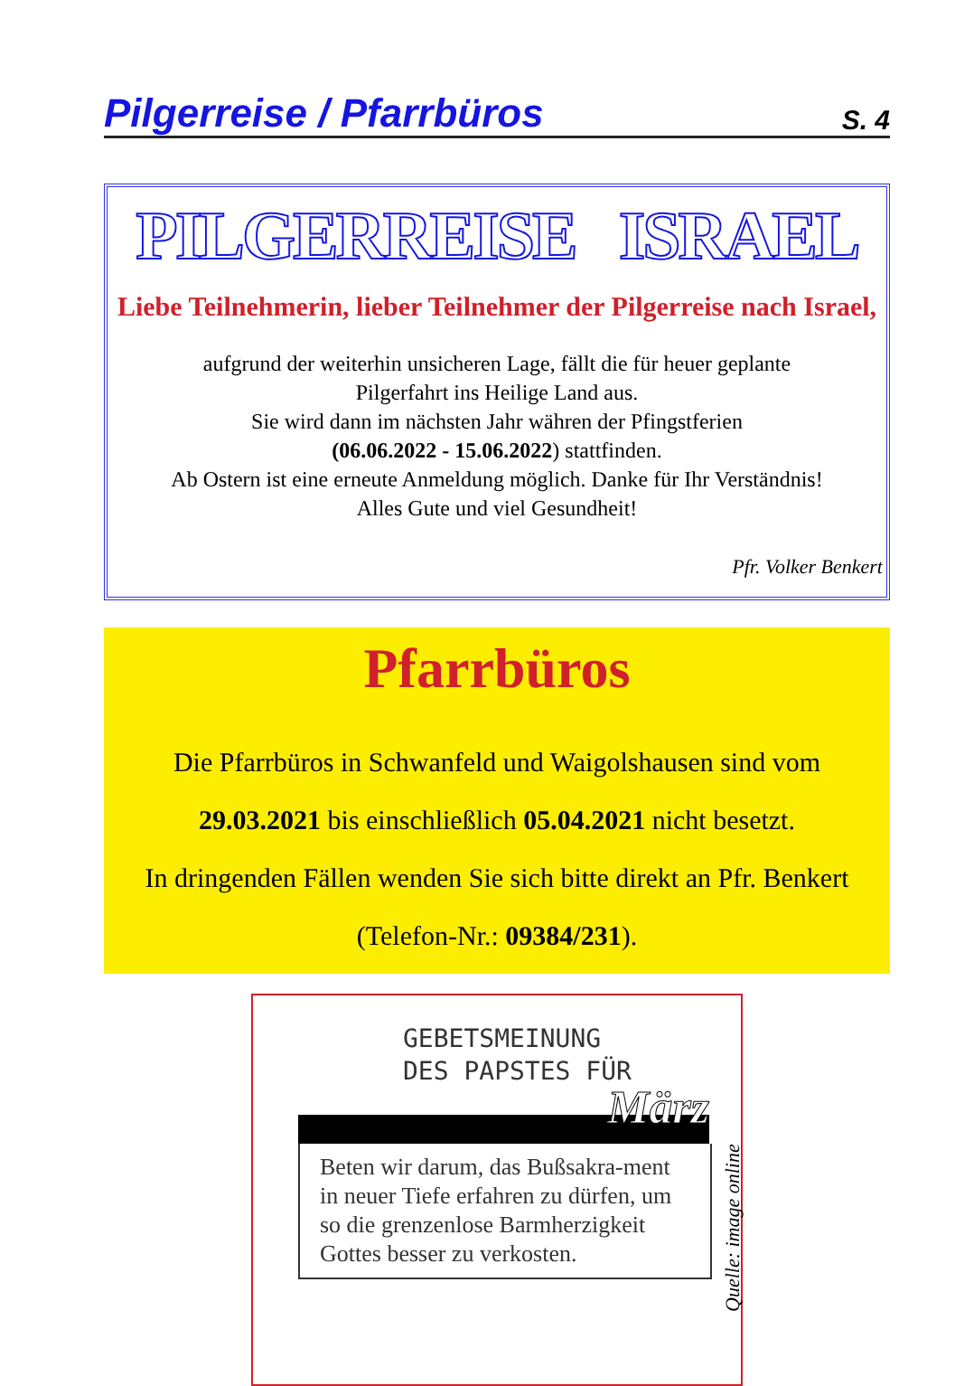Pilgerreise / Pfarrbüros S. 4
PILGERREISE ISRAEL
Liebe Teilnehmerin, lieber Teilnehmer der Pilgerreise nach Israel,
aufgrund der weiterhin unsicheren Lage, fällt die für heuer geplante
Pilgerfahrt ins Heilige Land aus.
Sie wird dann im nächsten Jahr währen der Pfingstferien
(06.06.2022 - 15.06.2022) stattfinden.
Ab Ostern ist eine erneute Anmeldung möglich. Danke für Ihr Verständnis!
Alles Gute und viel Gesundheit!
Pfr. Volker Benkert
Pfarrbüros
Die Pfarrbüros in Schwanfeld und Waigolshausen sind vom
29.03.2021 bis einschließlich 05.04.2021 nicht besetzt.
In dringenden Fällen wenden Sie sich bitte direkt an Pfr. Benkert
(Telefon-Nr.: 09384/231).
GEBETSMEINUNG
DES PAPSTES FÜR
März
Beten wir darum, das Bußsakra-ment in neuer Tiefe erfahren zu dürfen, um so die grenzenlose Barmherzigkeit Gottes besser zu verkosten.
Quelle: image online